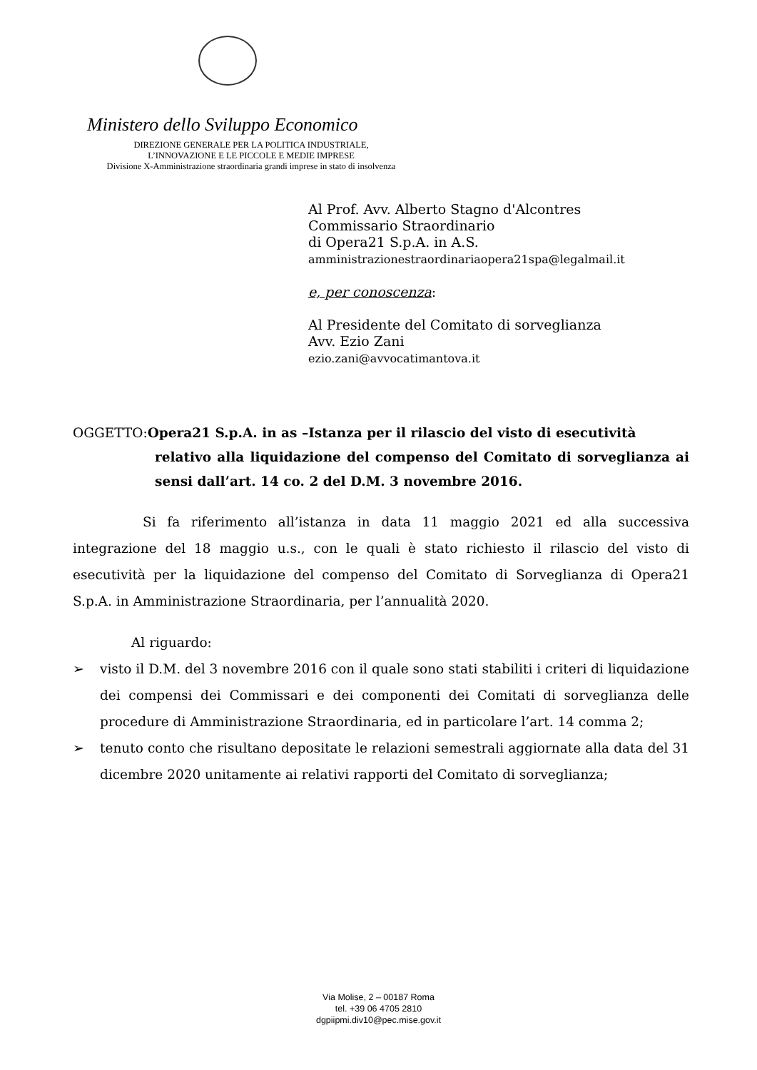Ministero dello Sviluppo Economico
DIREZIONE GENERALE PER LA POLITICA INDUSTRIALE,
L’INNOVAZIONE E LE PICCOLE E MEDIE IMPRESE
Divisione X-Amministrazione straordinaria grandi imprese in stato di insolvenza
Al Prof. Avv. Alberto Stagno d'Alcontres
Commissario Straordinario
di Opera21 S.p.A. in A.S.
amministrazionestraordinariaopera21spa@legalmail.it
e, per conoscenza:
Al Presidente del Comitato di sorveglianza
Avv. Ezio Zani
ezio.zani@avvocatimantova.it
OGGETTO:Opera21 S.p.A. in as –Istanza per il rilascio del visto di esecutività
relativo alla liquidazione del compenso del Comitato di sorveglianza ai sensi dall’art. 14 co. 2 del D.M. 3 novembre 2016.
Si fa riferimento all’istanza in data 11 maggio 2021 ed alla successiva integrazione del 18 maggio u.s., con le quali è stato richiesto il rilascio del visto di esecutività per la liquidazione del compenso del Comitato di Sorveglianza di Opera21 S.p.A. in Amministrazione Straordinaria, per l’annualità 2020.
Al riguardo:
➢ visto il D.M. del 3 novembre 2016 con il quale sono stati stabiliti i criteri di liquidazione dei compensi dei Commissari e dei componenti dei Comitati di sorveglianza delle procedure di Amministrazione Straordinaria, ed in particolare l’art. 14 comma 2;
➢ tenuto conto che risultano depositate le relazioni semestrali aggiornate alla data del 31 dicembre 2020 unitamente ai relativi rapporti del Comitato di sorveglianza;
Via Molise, 2 – 00187 Roma
tel. +39 06 4705 2810
dgpiipmi.div10@pec.mise.gov.it